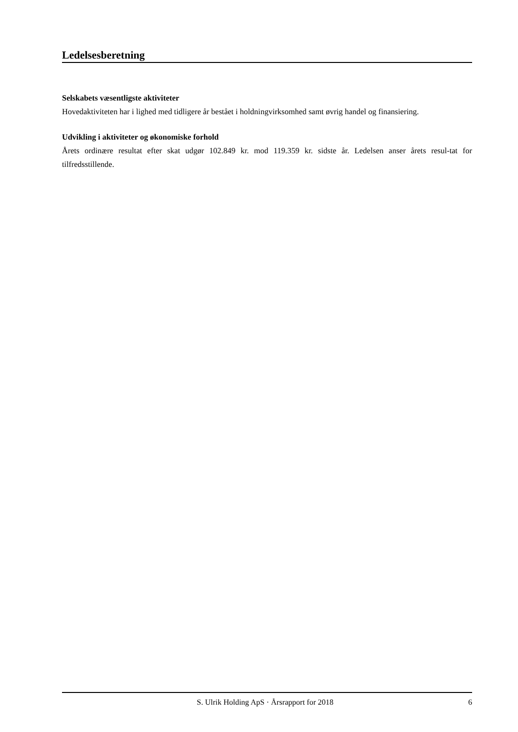Ledelsesberetning
Selskabets væsentligste aktiviteter
Hovedaktiviteten har i lighed med tidligere år bestået i holdningvirksomhed samt øvrig handel og finansiering.
Udvikling i aktiviteter og økonomiske forhold
Årets ordinære resultat efter skat udgør 102.849 kr. mod 119.359 kr. sidste år. Ledelsen anser årets resul-tat for tilfredsstillende.
S. Ulrik Holding ApS · Årsrapport for 2018 6